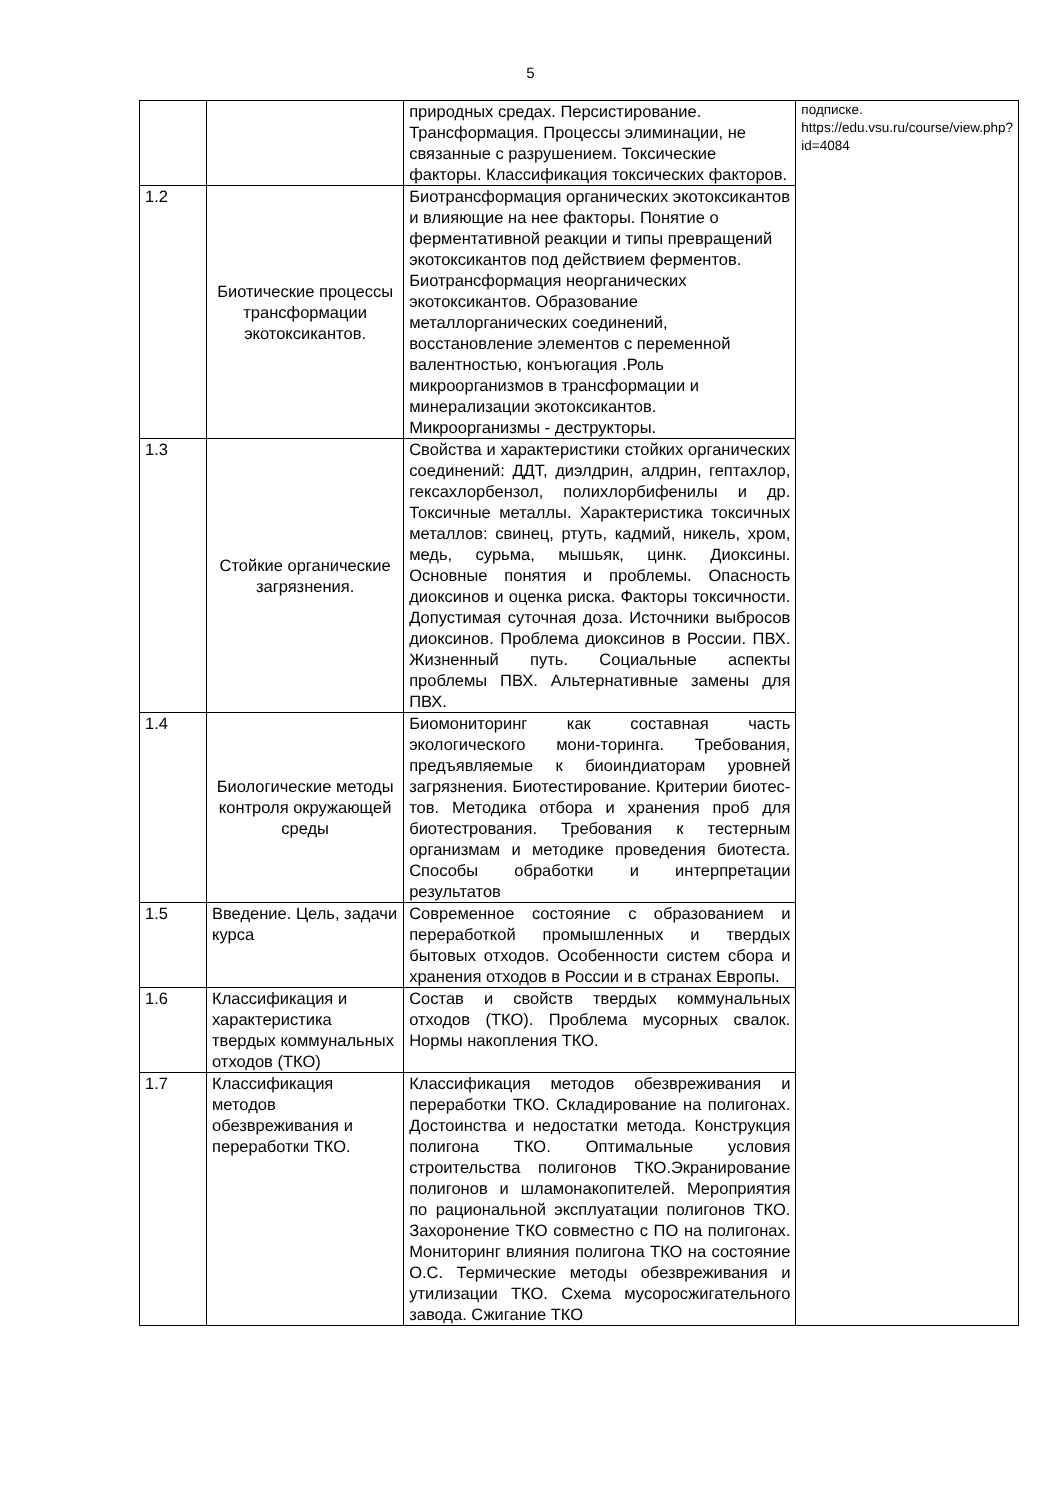5
| | | природных средах. Персистирование. Трансформация. Процессы элиминации, не связанные с разрушением. Токсические факторы. Классификация токсических факторов. | подписке. https://edu.vsu.ru/course/view.php?id=4084 |
| 1.2 | Биотические процессы трансформации экотоксикантов. | Биотрансформация органических экотоксикантов и влияющие на нее факторы. Понятие о ферментативной реакции и типы превращений экотоксикантов под действием ферментов. Биотрансформация неорганических экотоксикантов. Образование металлорганических соединений, восстановление элементов с переменной валентностью, конъюгация .Роль микроорганизмов в трансформации и минерализации экотоксикантов. Микроорганизмы - деструкторы. | |
| 1.3 | Стойкие органические загрязнения. | Свойства и характеристики стойких органических соединений: ДДТ, диэлдрин, алдрин, гептахлор, гексахлорбензол, полихлорбифенилы и др. Токсичные металлы. Характеристика токсичных металлов: свинец, ртуть, кадмий, никель, хром, медь, сурьма, мышьяк, цинк. Диоксины. Основные понятия и проблемы. Опасность диоксинов и оценка риска. Факторы токсичности. Допустимая суточная доза. Источники выбросов диоксинов. Проблема диоксинов в России. ПВХ. Жизненный путь. Социальные аспекты проблемы ПВХ. Альтернативные замены для ПВХ. | |
| 1.4 | Биологические методы контроля окружающей среды | Биомониторинг как составная часть экологического мони-торинга. Требования, предъявляемые к биоиндиаторам уровней загрязнения. Биотестирование. Критерии биотес-тов. Методика отбора и хранения проб для биотестрования. Требования к тестерным организмам и методике проведения биотеста. Способы обработки и интерпретации результатов | |
| 1.5 | Введение. Цель, задачи курса | Современное состояние с образованием и переработкой промышленных и твердых бытовых отходов. Особенности систем сбора и хранения отходов в России и в странах Европы. | |
| 1.6 | Классификация и характеристика твердых коммунальных отходов (ТКО) | Состав и свойств твердых коммунальных отходов (ТКО). Проблема мусорных свалок. Нормы накопления ТКО. | |
| 1.7 | Классификация методов обезвреживания и переработки ТКО. | Классификация методов обезвреживания и переработки ТКО. Складирование на полигонах. Достоинства и недостатки метода. Конструкция полигона ТКО. Оптимальные условия строительства полигонов ТКО.Экранирование полигонов и шламонакопителей. Мероприятия по рациональной эксплуатации полигонов ТКО. Захоронение ТКО совместно с ПО на полигонах. Мониторинг влияния полигона ТКО на состояние О.С. Термические методы обезвреживания и утилизации ТКО. Схема мусоросжигательного завода. Сжигание ТКО | |